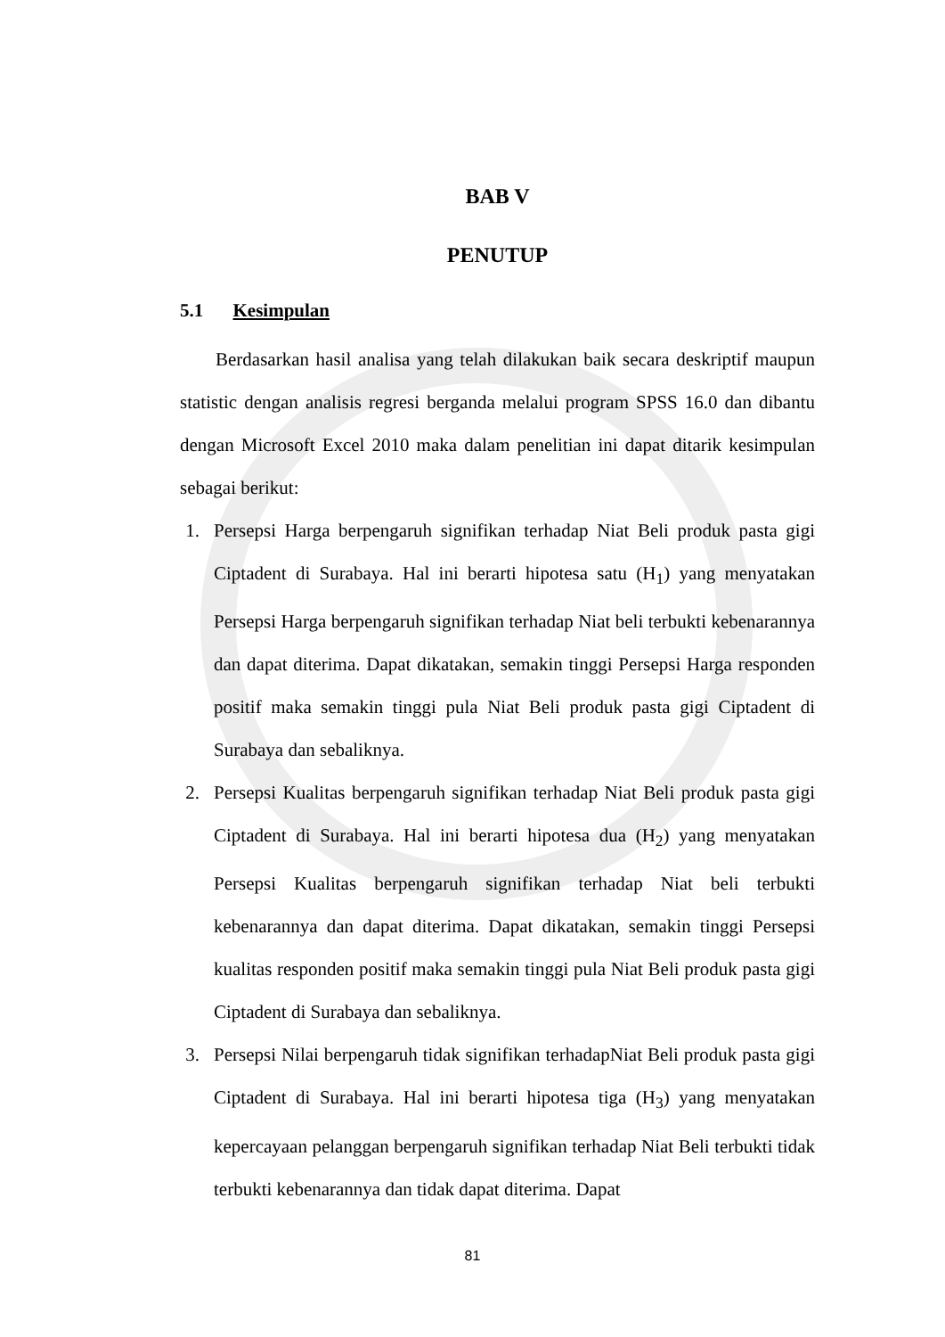BAB V
PENUTUP
5.1 Kesimpulan
Berdasarkan hasil analisa yang telah dilakukan baik secara deskriptif maupun statistic dengan analisis regresi berganda melalui program SPSS 16.0 dan dibantu dengan Microsoft Excel 2010 maka dalam penelitian ini dapat ditarik kesimpulan sebagai berikut:
1. Persepsi Harga berpengaruh signifikan terhadap Niat Beli produk pasta gigi Ciptadent di Surabaya. Hal ini berarti hipotesa satu (H<sub>1</sub>) yang menyatakan Persepsi Harga berpengaruh signifikan terhadap Niat beli terbukti kebenarannya dan dapat diterima. Dapat dikatakan, semakin tinggi Persepsi Harga responden positif maka semakin tinggi pula Niat Beli produk pasta gigi Ciptadent di Surabaya dan sebaliknya.
2. Persepsi Kualitas berpengaruh signifikan terhadap Niat Beli produk pasta gigi Ciptadent di Surabaya. Hal ini berarti hipotesa dua (H<sub>2</sub>) yang menyatakan Persepsi Kualitas berpengaruh signifikan terhadap Niat beli terbukti kebenarannya dan dapat diterima. Dapat dikatakan, semakin tinggi Persepsi kualitas responden positif maka semakin tinggi pula Niat Beli produk pasta gigi Ciptadent di Surabaya dan sebaliknya.
3. Persepsi Nilai berpengaruh tidak signifikan terhadapNiat Beli produk pasta gigi Ciptadent di Surabaya. Hal ini berarti hipotesa tiga (H<sub>3</sub>) yang menyatakan kepercayaan pelanggan berpengaruh signifikan terhadap Niat Beli terbukti tidak terbukti kebenarannya dan tidak dapat diterima. Dapat
81